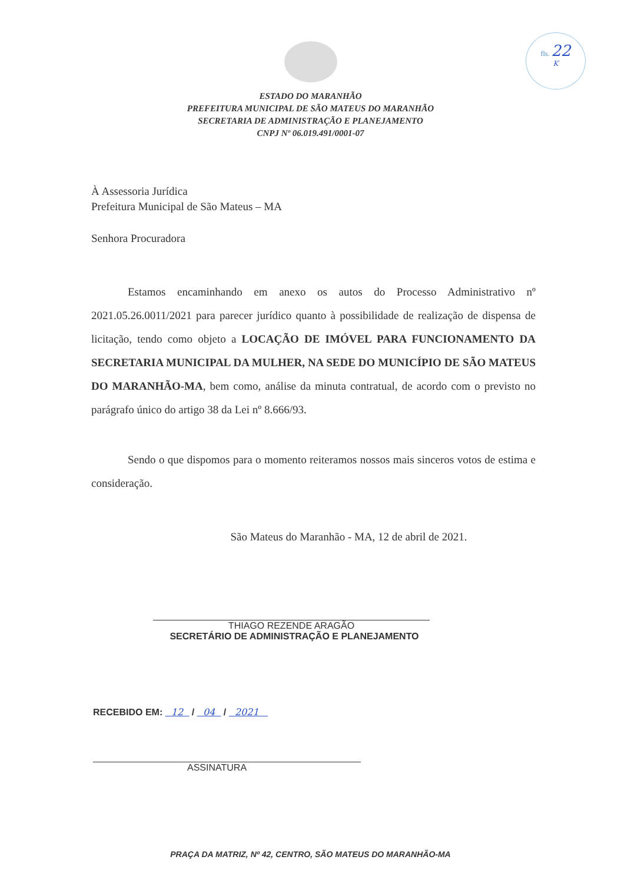fls. 22
K
ESTADO DO MARANHÃO
PREFEITURA MUNICIPAL DE SÃO MATEUS DO MARANHÃO
SECRETARIA DE ADMINISTRAÇÃO E PLANEJAMENTO
CNPJ Nº 06.019.491/0001-07
À Assessoria Jurídica
Prefeitura Municipal de São Mateus – MA
Senhora Procuradora
Estamos encaminhando em anexo os autos do Processo Administrativo nº 2021.05.26.0011/2021 para parecer jurídico quanto à possibilidade de realização de dispensa de licitação, tendo como objeto a LOCAÇÃO DE IMÓVEL PARA FUNCIONAMENTO DA SECRETARIA MUNICIPAL DA MULHER, NA SEDE DO MUNICÍPIO DE SÃO MATEUS DO MARANHÃO-MA, bem como, análise da minuta contratual, de acordo com o previsto no parágrafo único do artigo 38 da Lei nº 8.666/93.
Sendo o que dispomos para o momento reiteramos nossos mais sinceros votos de estima e consideração.
São Mateus do Maranhão - MA, 12 de abril de 2021.
THIAGO REZENDE ARAGÃO
SECRETÁRIO DE ADMINISTRAÇÃO E PLANEJAMENTO
RECEBIDO EM: 12 / 04 / 2021
ASSINATURA
PRAÇA DA MATRIZ, Nº 42, CENTRO, SÃO MATEUS DO MARANHÃO-MA